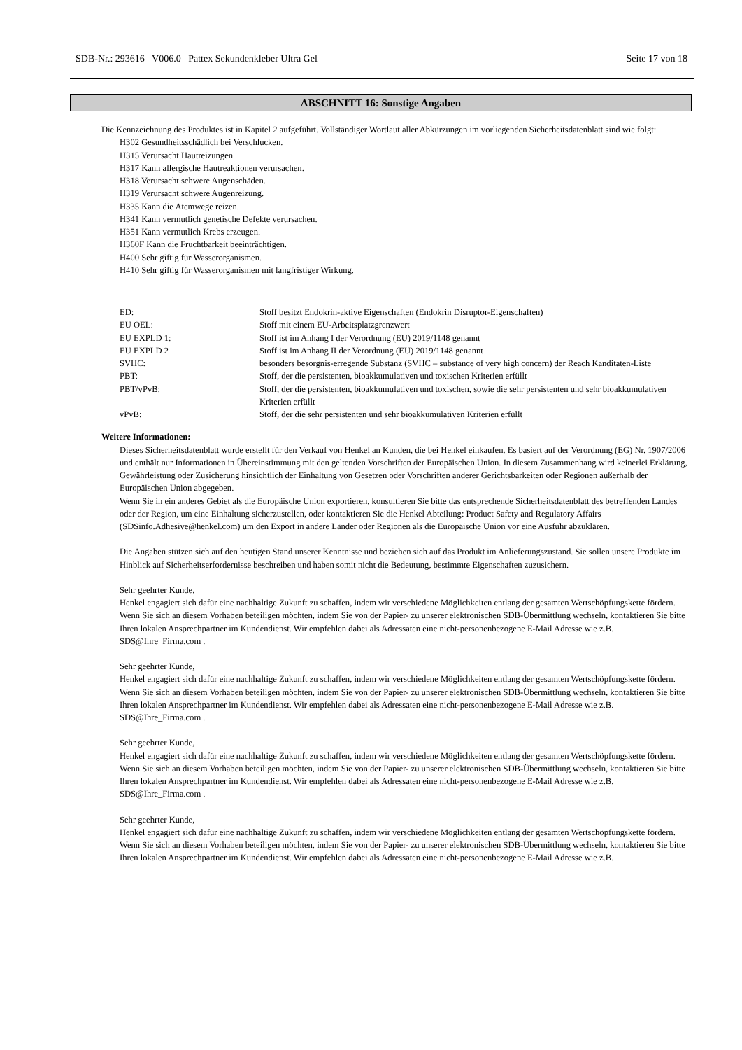SDB-Nr.: 293616 V006.0 Pattex Sekundenkleber Ultra Gel Seite 17 von 18
ABSCHNITT 16: Sonstige Angaben
Die Kennzeichnung des Produktes ist in Kapitel 2 aufgeführt. Vollständiger Wortlaut aller Abkürzungen im vorliegenden Sicherheitsdatenblatt sind wie folgt:
H302 Gesundheitsschädlich bei Verschlucken.
H315 Verursacht Hautreizungen.
H317 Kann allergische Hautreaktionen verursachen.
H318 Verursacht schwere Augenschäden.
H319 Verursacht schwere Augenreizung.
H335 Kann die Atemwege reizen.
H341 Kann vermutlich genetische Defekte verursachen.
H351 Kann vermutlich Krebs erzeugen.
H360F Kann die Fruchtbarkeit beeinträchtigen.
H400 Sehr giftig für Wasserorganismen.
H410 Sehr giftig für Wasserorganismen mit langfristiger Wirkung.
| ED: | Stoff besitzt Endokrin-aktive Eigenschaften (Endokrin Disruptor-Eigenschaften) |
| EU OEL: | Stoff mit einem EU-Arbeitsplatzgrenzwert |
| EU EXPLD 1: | Stoff ist im Anhang I der Verordnung (EU) 2019/1148 genannt |
| EU EXPLD 2 | Stoff ist im Anhang II der Verordnung (EU) 2019/1148 genannt |
| SVHC: | besonders besorgnis-erregende Substanz (SVHC – substance of very high concern) der Reach Kanditaten-Liste |
| PBT: | Stoff, der die persistenten, bioakkumulativen und toxischen Kriterien erfüllt |
| PBT/vPvB: | Stoff, der die persistenten, bioakkumulativen und toxischen, sowie die sehr persistenten und sehr bioakkumulativen Kriterien erfüllt |
| vPvB: | Stoff, der die sehr persistenten und sehr bioakkumulativen Kriterien erfüllt |
Weitere Informationen:
Dieses Sicherheitsdatenblatt wurde erstellt für den Verkauf von Henkel an Kunden, die bei Henkel einkaufen. Es basiert auf der Verordnung (EG) Nr. 1907/2006 und enthält nur Informationen in Übereinstimmung mit den geltenden Vorschriften der Europäischen Union. In diesem Zusammenhang wird keinerlei Erklärung, Gewährleistung oder Zusicherung hinsichtlich der Einhaltung von Gesetzen oder Vorschriften anderer Gerichtsbarkeiten oder Regionen außerhalb der Europäischen Union abgegeben.
Wenn Sie in ein anderes Gebiet als die Europäische Union exportieren, konsultieren Sie bitte das entsprechende Sicherheitsdatenblatt des betreffenden Landes oder der Region, um eine Einhaltung sicherzustellen, oder kontaktieren Sie die Henkel Abteilung: Product Safety and Regulatory Affairs (SDSinfo.Adhesive@henkel.com) um den Export in andere Länder oder Regionen als die Europäische Union vor eine Ausfuhr abzuklären.
Die Angaben stützen sich auf den heutigen Stand unserer Kenntnisse und beziehen sich auf das Produkt im Anlieferungszustand. Sie sollen unsere Produkte im Hinblick auf Sicherheitserfordernisse beschreiben und haben somit nicht die Bedeutung, bestimmte Eigenschaften zuzusichern.
Sehr geehrter Kunde,
Henkel engagiert sich dafür eine nachhaltige Zukunft zu schaffen, indem wir verschiedene Möglichkeiten entlang der gesamten Wertschöpfungskette fördern. Wenn Sie sich an diesem Vorhaben beteiligen möchten, indem Sie von der Papier- zu unserer elektronischen SDB-Übermittlung wechseln, kontaktieren Sie bitte Ihren lokalen Ansprechpartner im Kundendienst. Wir empfehlen dabei als Adressaten eine nicht-personenbezogene E-Mail Adresse wie z.B. SDS@Ihre_Firma.com .
Sehr geehrter Kunde,
Henkel engagiert sich dafür eine nachhaltige Zukunft zu schaffen, indem wir verschiedene Möglichkeiten entlang der gesamten Wertschöpfungskette fördern. Wenn Sie sich an diesem Vorhaben beteiligen möchten, indem Sie von der Papier- zu unserer elektronischen SDB-Übermittlung wechseln, kontaktieren Sie bitte Ihren lokalen Ansprechpartner im Kundendienst. Wir empfehlen dabei als Adressaten eine nicht-personenbezogene E-Mail Adresse wie z.B. SDS@Ihre_Firma.com .
Sehr geehrter Kunde,
Henkel engagiert sich dafür eine nachhaltige Zukunft zu schaffen, indem wir verschiedene Möglichkeiten entlang der gesamten Wertschöpfungskette fördern. Wenn Sie sich an diesem Vorhaben beteiligen möchten, indem Sie von der Papier- zu unserer elektronischen SDB-Übermittlung wechseln, kontaktieren Sie bitte Ihren lokalen Ansprechpartner im Kundendienst. Wir empfehlen dabei als Adressaten eine nicht-personenbezogene E-Mail Adresse wie z.B. SDS@Ihre_Firma.com .
Sehr geehrter Kunde,
Henkel engagiert sich dafür eine nachhaltige Zukunft zu schaffen, indem wir verschiedene Möglichkeiten entlang der gesamten Wertschöpfungskette fördern. Wenn Sie sich an diesem Vorhaben beteiligen möchten, indem Sie von der Papier- zu unserer elektronischen SDB-Übermittlung wechseln, kontaktieren Sie bitte Ihren lokalen Ansprechpartner im Kundendienst. Wir empfehlen dabei als Adressaten eine nicht-personenbezogene E-Mail Adresse wie z.B.